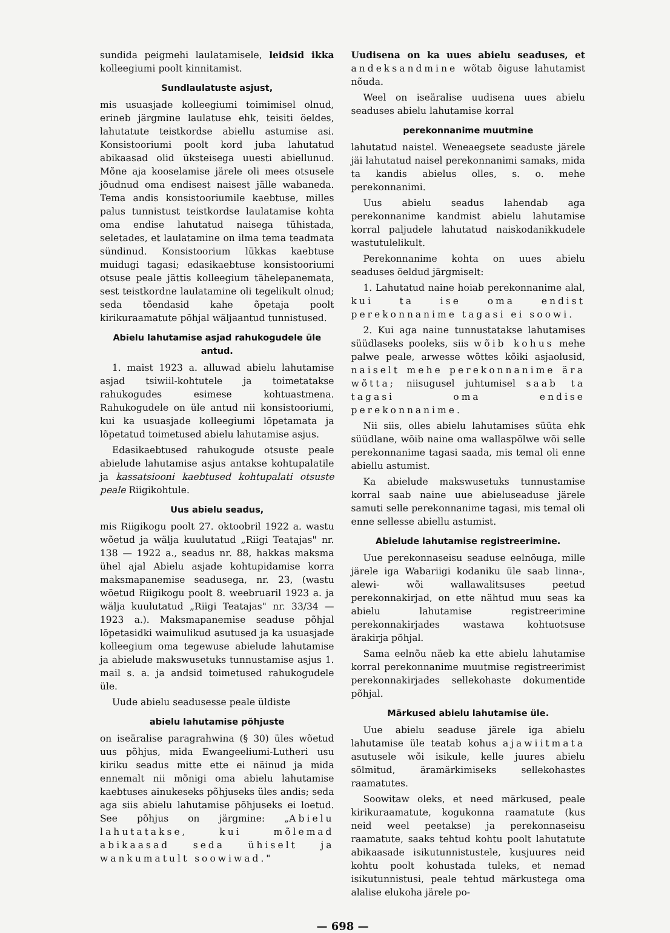sundida peigmehi laulatamisele, leidsid ikka kolleegiumi poolt kinnitamist.
Sundlaulatuste asjust,
mis usuasjade kolleegiumi toimimisel olnud, erineb järgmine laulatuse ehk, teisiti öeldes, lahutatute teistkordse abiellu astumise asi. Konsistooriumi poolt kord juba lahutatud abikaasad olid üksteisega uuesti abiellunud. Mõne aja kooselamise järele oli mees otsusele jõudnud oma endisest naisest jälle wabaneda. Tema andis konsistooriumile kaebtuse, milles palus tunnistust teistkordse laulatamise kohta oma endise lahutatud naisega tühistada, seletades, et laulatamine on ilma tema teadmata sündinud. Konsistoorium lükkas kaebtuse muidugi tagasi; edasikaebtuse konsistooriumi otsuse peale jättis kolleegium tähelepanemata, sest teistkordne laulatamine oli tegelikult olnud; seda tõendasid kahe õpetaja poolt kirikuraamatute põhjal wäljaantud tunnistused.
Abielu lahutamise asjad rahukogudele üle antud.
1. maist 1923 a. alluwad abielu lahutamise asjad tsiwiil-kohtutele ja toimetatakse rahukogudes esimese kohtuastmena. Rahukogudele on üle antud nii konsistooriumi, kui ka usuasjade kolleegiumi lõpetamata ja lõpetatud toimetused abielu lahutamise asjus.
Edasikaebtused rahukogude otsuste peale abielude lahutamise asjus antakse kohtupalatile ja kassatsiooni kaebtused kohtupalati otsuste peale Riigikohtule.
Uus abielu seadus,
mis Riigikogu poolt 27. oktoobril 1922 a. wastu wõetud ja wälja kuulutatud „Riigi Teatajas" nr. 138 — 1922 a., seadus nr. 88, hakkas maksma ühel ajal Abielu asjade kohtupidamise korra maksmapanemise seadusega, nr. 23, (wastu wõetud Riigikogu poolt 8. weebruaril 1923 a. ja wälja kuulutatud „Riigi Teatajas" nr. 33/34 — 1923 a.). Maksmapanemise seaduse põhjal lõpetasidki waimulikud asutused ja ka usuasjade kolleegium oma tegewuse abielude lahutamise ja abielude makswusetuks tunnustamise asjus 1. mail s. a. ja andsid toimetused rahukogudele üle.
Uude abielu seadusesse peale üldiste
abielu lahutamise põhjuste
on iseäralise paragrahwina (§ 30) üles wõetud uus põhjus, mida Ewangeeliumi-Lutheri usu kiriku seadus mitte ette ei näinud ja mida ennemalt nii mõnigi oma abielu lahutamise kaebtuses ainukeseks põhjuseks üles andis; seda aga siis abielu lahutamise põhjuseks ei loetud. See põhjus on järgmine: „Abielu lahutatakse, kui mõlemad abikaasad seda ühiselt ja wankumatult soowiwad."
Uudisena on ka uues abielu seaduses, et andeksandmine wõtab õiguse lahutamist nõuda.
Weel on iseäralise uudisena uues abielu seaduses abielu lahutamise korral
perekonnanime muutmine
lahutatud naistel. Weneaegsete seaduste järele jäi lahutatud naisel perekonnanimi samaks, mida ta kandis abielus olles, s. o. mehe perekonnanimi.
Uus abielu seadus lahendab aga perekonnanime kandmist abielu lahutamise korral paljudele lahutatud naiskodanikkudele wastutulelikult.
Perekonnanime kohta on uues abielu seaduses öeldud järgmiselt:
1. Lahutatud naine hoiab perekonnanime alal, kui ta ise oma endist perekonnanime tagasi ei soowi.
2. Kui aga naine tunnustatakse lahutamises süüdlaseks pooleks, siis wõib kohus mehe palwe peale, arwesse wõttes kõiki asjaolusid, naiselt mehe perekonnanime ära wõtta; niisugusel juhtumisel saab ta tagasi oma endise perekonnanime.
Nii siis, olles abielu lahutamises süüta ehk süüdlane, wõib naine oma wallaspõlwe wõi selle perekonnanime tagasi saada, mis temal oli enne abiellu astumist.
Ka abielude makswusetuks tunnustamise korral saab naine uue abieluseaduse järele samuti selle perekonnanime tagasi, mis temal oli enne sellesse abiellu astumist.
Abielude lahutamise registreerimine.
Uue perekonnaseisu seaduse eelnõuga, mille järele iga Wabariigi kodaniku üle saab linna-, alewi- wõi wallawalitsuses peetud perekonnakirjad, on ette nähtud muu seas ka abielu lahutamise registreerimine perekonnakirjades wastawa kohtuotsuse ärakirja põhjal.
Sama eelnõu näeb ka ette abielu lahutamise korral perekonnanime muutmise registreerimist perekonnakirjades sellekohaste dokumentide põhjal.
Märkused abielu lahutamise üle.
Uue abielu seaduse järele iga abielu lahutamise üle teatab kohus ajawiitmata asutusele wõi isikule, kelle juures abielu sõlmitud, äramärkimiseks sellekohastes raamatutes.
Soowitaw oleks, et need märkused, peale kirikuraamatute, kogukonna raamatute (kus neid weel peetakse) ja perekonnaseisu raamatute, saaks tehtud kohtu poolt lahutatute abikaasade isikutunnistustele, kusjuures neid kohtu poolt kohustada tuleks, et nemad isikutunnistusi, peale tehtud märkustega oma alalise elukoha järele po-
— 698 —